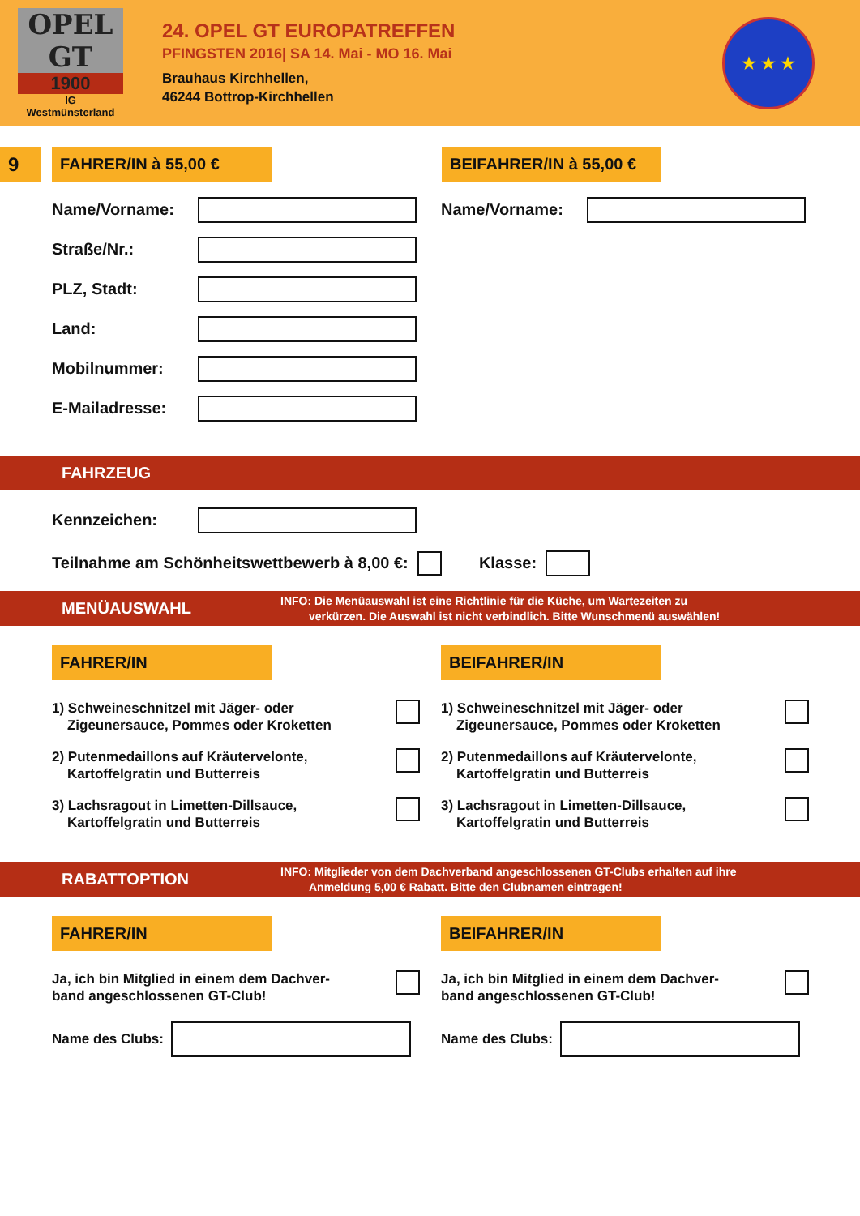OPEL
GT
1900
IG
Westmünsterland
24. OPEL GT EUROPATREFFEN
PFINGSTEN 2016| SA 14. Mai - MO 16. Mai
Brauhaus Kirchhellen,
46244 Bottrop-Kirchhellen
★ ★ ★
9
FAHRER/IN à 55,00 € BEIFAHRER/IN à 55,00 €
Name/Vorname:
Straße/Nr.:
PLZ, Stadt:
Land:
Mobilnummer:
E-Mailadresse:
Name/Vorname:
FAHRZEUG
Kennzeichen:
Teilnahme am Schönheitswettbewerb à 8,00 €:
Klasse:
MENÜAUSWAHL
INFO: Die Menüauswahl ist eine Richtlinie für die Küche, um Wartezeiten zu
verkürzen. Die Auswahl ist nicht verbindlich. Bitte Wunschmenü auswählen!
FAHRER/IN
1) Schweineschnitzel mit Jäger- oder
Zigeunersauce, Pommes oder Kroketten
2) Putenmedaillons auf Kräutervelonte,
Kartoffelgratin und Butterreis
3) Lachsragout in Limetten-Dillsauce,
Kartoffelgratin und Butterreis
BEIFAHRER/IN
1) Schweineschnitzel mit Jäger- oder
Zigeunersauce, Pommes oder Kroketten
2) Putenmedaillons auf Kräutervelonte,
Kartoffelgratin und Butterreis
3) Lachsragout in Limetten-Dillsauce,
Kartoffelgratin und Butterreis
RABATTOPTION
INFO: Mitglieder von dem Dachverband angeschlossenen GT-Clubs erhalten auf ihre
Anmeldung 5,00 € Rabatt. Bitte den Clubnamen eintragen!
FAHRER/IN
Ja, ich bin Mitglied in einem dem Dachver-
band angeschlossenen GT-Club!
Name des Clubs:
BEIFAHRER/IN
Ja, ich bin Mitglied in einem dem Dachver-
band angeschlossenen GT-Club!
Name des Clubs: